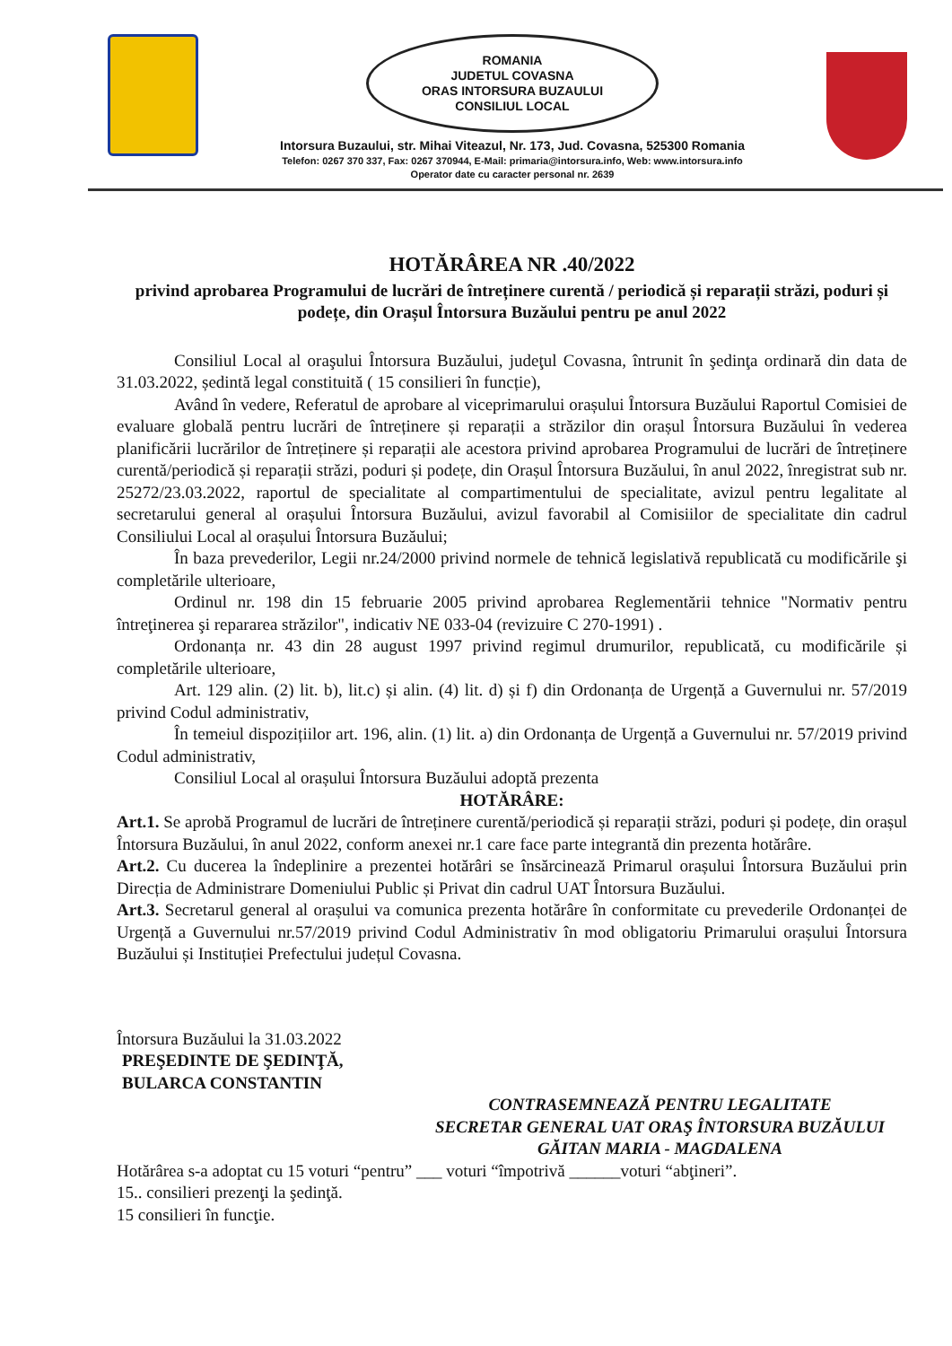ROMANIA
JUDETUL COVASNA
ORAS INTORSURA BUZAULUI
CONSILIUL LOCAL
Intorsura Buzaului, str. Mihai Viteazul, Nr. 173, Jud. Covasna, 525300 Romania
Telefon: 0267 370 337, Fax: 0267 370944, E-Mail: primaria@intorsura.info, Web: www.intorsura.info
Operator date cu caracter personal nr. 2639
HOTĂRÂREA NR .40/2022
privind aprobarea Programului de lucrări de întreținere curentă / periodică și reparații străzi, poduri și podețe, din Orașul Întorsura Buzăului pentru pe anul 2022
Consiliul Local al oraşului Întorsura Buzăului, judeţul Covasna, întrunit în şedinţa ordinară din data de 31.03.2022, ședintă legal constituită ( 15 consilieri în funcție),
Având în vedere, Referatul de aprobare al viceprimarului orașului Întorsura Buzăului Raportul Comisiei de evaluare globală pentru lucrări de întreținere și reparații a străzilor din orașul Întorsura Buzăului în vederea planificării lucrărilor de întreținere și reparații ale acestora privind aprobarea Programului de lucrări de întreținere curentă/periodică și reparații străzi, poduri și podețe, din Orașul Întorsura Buzăului, în anul 2022, înregistrat sub nr. 25272/23.03.2022, raportul de specialitate al compartimentului de specialitate, avizul pentru legalitate al secretarului general al orașului Întorsura Buzăului, avizul favorabil al Comisiilor de specialitate din cadrul Consiliului Local al orașului Întorsura Buzăului;
În baza prevederilor, Legii nr.24/2000 privind normele de tehnică legislativă republicată cu modificările şi completările ulterioare,
Ordinul nr. 198 din 15 februarie 2005 privind aprobarea Reglementării tehnice "Normativ pentru întreţinerea şi repararea străzilor", indicativ NE 033-04 (revizuire C 270-1991) .
Ordonanța nr. 43 din 28 august 1997 privind regimul drumurilor, republicată, cu modificările și completările ulterioare,
Art. 129 alin. (2) lit. b), lit.c) și alin. (4) lit. d) și f) din Ordonanța de Urgență a Guvernului nr. 57/2019 privind Codul administrativ,
În temeiul dispozițiilor art. 196, alin. (1) lit. a) din Ordonanța de Urgență a Guvernului nr. 57/2019 privind Codul administrativ,
Consiliul Local al orașului Întorsura Buzăului adoptă prezenta
HOTĂRÂRE:
Art.1. Se aprobă Programul de lucrări de întreținere curentă/periodică și reparații străzi, poduri și podețe, din orașul Întorsura Buzăului, în anul 2022, conform anexei nr.1 care face parte integrantă din prezenta hotărâre.
Art.2. Cu ducerea la îndeplinire a prezentei hotărâri se însărcinează Primarul orașului Întorsura Buzăului prin Direcția de Administrare Domeniului Public și Privat din cadrul UAT Întorsura Buzăului.
Art.3. Secretarul general al orașului va comunica prezenta hotărâre în conformitate cu prevederile Ordonanței de Urgență a Guvernului nr.57/2019 privind Codul Administrativ în mod obligatoriu Primarului orașului Întorsura Buzăului și Instituției Prefectului județul Covasna.
Întorsura Buzăului la 31.03.2022
PREŞEDINTE DE ŞEDINŢĂ,
BULARCA CONSTANTIN
CONTRASEMNEAZĂ PENTRU LEGALITATE
SECRETAR GENERAL UAT ORAŞ ÎNTORSURA BUZĂULUI
GĂITAN MARIA - MAGDALENA
Hotărârea s-a adoptat cu 15 voturi “pentru” ___ voturi “împotrivă ______voturi “abţineri”.
15.. consilieri prezenţi la şedinţă.
15 consilieri în funcţie.